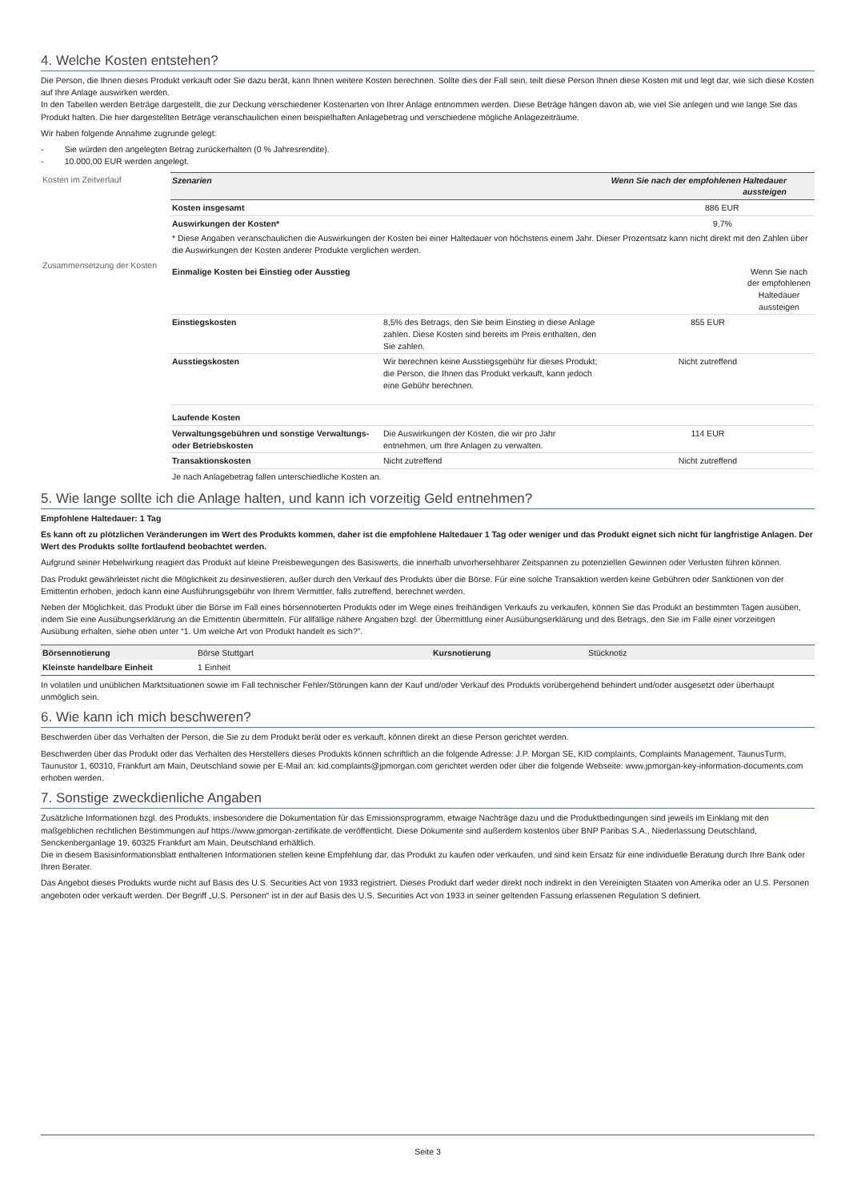4. Welche Kosten entstehen?
Die Person, die Ihnen dieses Produkt verkauft oder Sie dazu berät, kann Ihnen weitere Kosten berechnen. Sollte dies der Fall sein, teilt diese Person Ihnen diese Kosten mit und legt dar, wie sich diese Kosten auf Ihre Anlage auswirken werden.
In den Tabellen werden Beträge dargestellt, die zur Deckung verschiedener Kostenarten von Ihrer Anlage entnommen werden. Diese Beträge hängen davon ab, wie viel Sie anlegen und wie lange Sie das Produkt halten. Die hier dargestellten Beträge veranschaulichen einen beispielhaften Anlagebetrag und verschiedene mögliche Anlagezeiträume.
Wir haben folgende Annahme zugrunde gelegt:
- Sie würden den angelegten Betrag zurückerhalten (0 % Jahresrendite).
- 10.000,00 EUR werden angelegt.
| Kosten im Zeitverlauf | Szenarien | | Wenn Sie nach der empfohlenen Haltedauer aussteigen |
| | Kosten insgesamt | | 886 EUR |
| | Auswirkungen der Kosten* | | 9,7% |
| | * Diese Angaben veranschaulichen die Auswirkungen der Kosten bei einer Haltedauer von höchstens einem Jahr. Dieser Prozentsatz kann nicht direkt mit den Zahlen über die Auswirkungen der Kosten anderer Produkte verglichen werden. | | |
| Zusammensetzung der Kosten | Einmalige Kosten bei Einstieg oder Ausstieg | | Wenn Sie nach der empfohlenen Haltedauer aussteigen |
| | Einstiegskosten | 8,5% des Betrags, den Sie beim Einstieg in diese Anlage zahlen. Diese Kosten sind bereits im Preis enthalten, den Sie zahlen. | 855 EUR |
| | Ausstiegskosten | Wir berechnen keine Ausstiegsgebühr für dieses Produkt; die Person, die Ihnen das Produkt verkauft, kann jedoch eine Gebühr berechnen. | Nicht zutreffend |
| | Laufende Kosten | | |
| | Verwaltungsgebühren und sonstige Verwaltungs- oder Betriebskosten | Die Auswirkungen der Kosten, die wir pro Jahr entnehmen, um Ihre Anlagen zu verwalten. | 114 EUR |
| | Transaktionskosten | Nicht zutreffend | Nicht zutreffend |
| | Je nach Anlagebetrag fallen unterschiedliche Kosten an. | | |
5. Wie lange sollte ich die Anlage halten, und kann ich vorzeitig Geld entnehmen?
Empfohlene Haltedauer: 1 Tag
Es kann oft zu plötzlichen Veränderungen im Wert des Produkts kommen, daher ist die empfohlene Haltedauer 1 Tag oder weniger und das Produkt eignet sich nicht für langfristige Anlagen. Der Wert des Produkts sollte fortlaufend beobachtet werden.
Aufgrund seiner Hebelwirkung reagiert das Produkt auf kleine Preisbewegungen des Basiswerts, die innerhalb unvorhersehbarer Zeitspannen zu potenziellen Gewinnen oder Verlusten führen können.
Das Produkt gewährleistet nicht die Möglichkeit zu desinvestieren, außer durch den Verkauf des Produkts über die Börse. Für eine solche Transaktion werden keine Gebühren oder Sanktionen von der Emittentin erhoben, jedoch kann eine Ausführungsgebühr von Ihrem Vermittler, falls zutreffend, berechnet werden.
Neben der Möglichkeit, das Produkt über die Börse im Fall eines börsennotierten Produkts oder im Wege eines freihändigen Verkaufs zu verkaufen, können Sie das Produkt an bestimmten Tagen ausüben, indem Sie eine Ausübungserklärung an die Emittentin übermitteln. Für allfällige nähere Angaben bzgl. der Übermittlung einer Ausübungserklärung und des Betrags, den Sie im Falle einer vorzeitigen Ausübung erhalten, siehe oben unter “1. Um welche Art von Produkt handelt es sich?”.
| Börsennotierung | Börse Stuttgart | Kursnotierung | Stücknotiz |
| Kleinste handelbare Einheit | 1 Einheit | | |
In volatilen und unüblichen Marktsituationen sowie im Fall technischer Fehler/Störungen kann der Kauf und/oder Verkauf des Produkts vorübergehend behindert und/oder ausgesetzt oder überhaupt unmöglich sein.
6. Wie kann ich mich beschweren?
Beschwerden über das Verhalten der Person, die Sie zu dem Produkt berät oder es verkauft, können direkt an diese Person gerichtet werden.
Beschwerden über das Produkt oder das Verhalten des Herstellers dieses Produkts können schriftlich an die folgende Adresse: J.P. Morgan SE, KID complaints, Complaints Management, TaunusTurm, Taunustor 1, 60310, Frankfurt am Main, Deutschland sowie per E-Mail an: kid.complaints@jpmorgan.com gerichtet werden oder über die folgende Webseite: www.jpmorgan-key-information-documents.com erhoben werden.
7. Sonstige zweckdienliche Angaben
Zusätzliche Informationen bzgl. des Produkts, insbesondere die Dokumentation für das Emissionsprogramm, etwaige Nachträge dazu und die Produktbedingungen sind jeweils im Einklang mit den maßgeblichen rechtlichen Bestimmungen auf https://www.jpmorgan-zertifikate.de veröffentlicht. Diese Dokumente sind außerdem kostenlos über BNP Paribas S.A., Niederlassung Deutschland, Senckenberganlage 19, 60325 Frankfurt am Main, Deutschland erhältlich.
Die in diesem Basisinformationsblatt enthaltenen Informationen stellen keine Empfehlung dar, das Produkt zu kaufen oder verkaufen, und sind kein Ersatz für eine individuelle Beratung durch Ihre Bank oder Ihren Berater.
Das Angebot dieses Produkts wurde nicht auf Basis des U.S. Securities Act von 1933 registriert. Dieses Produkt darf weder direkt noch indirekt in den Vereinigten Staaten von Amerika oder an U.S. Personen angeboten oder verkauft werden. Der Begriff „U.S. Personen“ ist in der auf Basis des U.S. Securities Act von 1933 in seiner geltenden Fassung erlassenen Regulation S definiert.
Seite 3